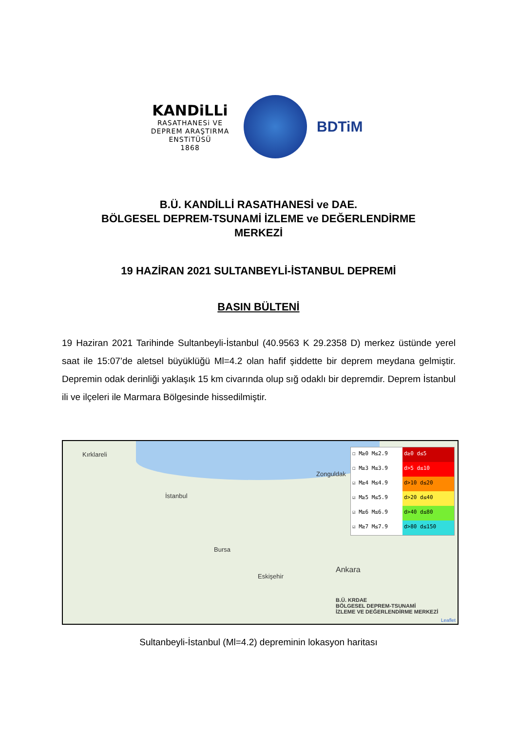KANDiLLi
RASATHANESi VE
DEPREM ARAŞTIRMA
ENSTiTÜSÜ
1868
BDTiM
B.Ü. KANDİLLİ RASATHANESİ ve DAE.
BÖLGESEL DEPREM-TSUNAMİ İZLEME ve DEĞERLENDİRME
MERKEZİ
19 HAZİRAN 2021 SULTANBEYLİ-İSTANBUL DEPREMİ
BASIN BÜLTENİ
19 Haziran 2021 Tarihinde Sultanbeyli-İstanbul (40.9563 K 29.2358 D) merkez üstünde yerel saat ile 15:07’de aletsel büyüklüğü Ml=4.2 olan hafif şiddette bir deprem meydana gelmiştir. Depremin odak derinliği yaklaşık 15 km civarında olup sığ odaklı bir depremdir. Deprem İstanbul ili ve ilçeleri ile Marmara Bölgesinde hissedilmiştir.
Kırklareli
İstanbul
Zonguldak
Bursa
Eskişehir
Ankara
B.Ü. KRDAE
BÖLGESEL DEPREM-TSUNAMİ
İZLEME VE DEĞERLENDİRME MERKEZİ
☐ M≥0 M≤2.9 d≥0 d≤5
☐ M≥3 M≤3.9 d>5 d≤10
☑ M≥4 M≤4.9 d>10 d≤20
☑ M≥5 M≤5.9 d>20 d≤40
☑ M≥6 M≤6.9 d>40 d≤80
☑ M≥7 M≤7.9 d>80 d≤150
Leaflet
Sultanbeyli-İstanbul (Ml=4.2) depreminin lokasyon haritası